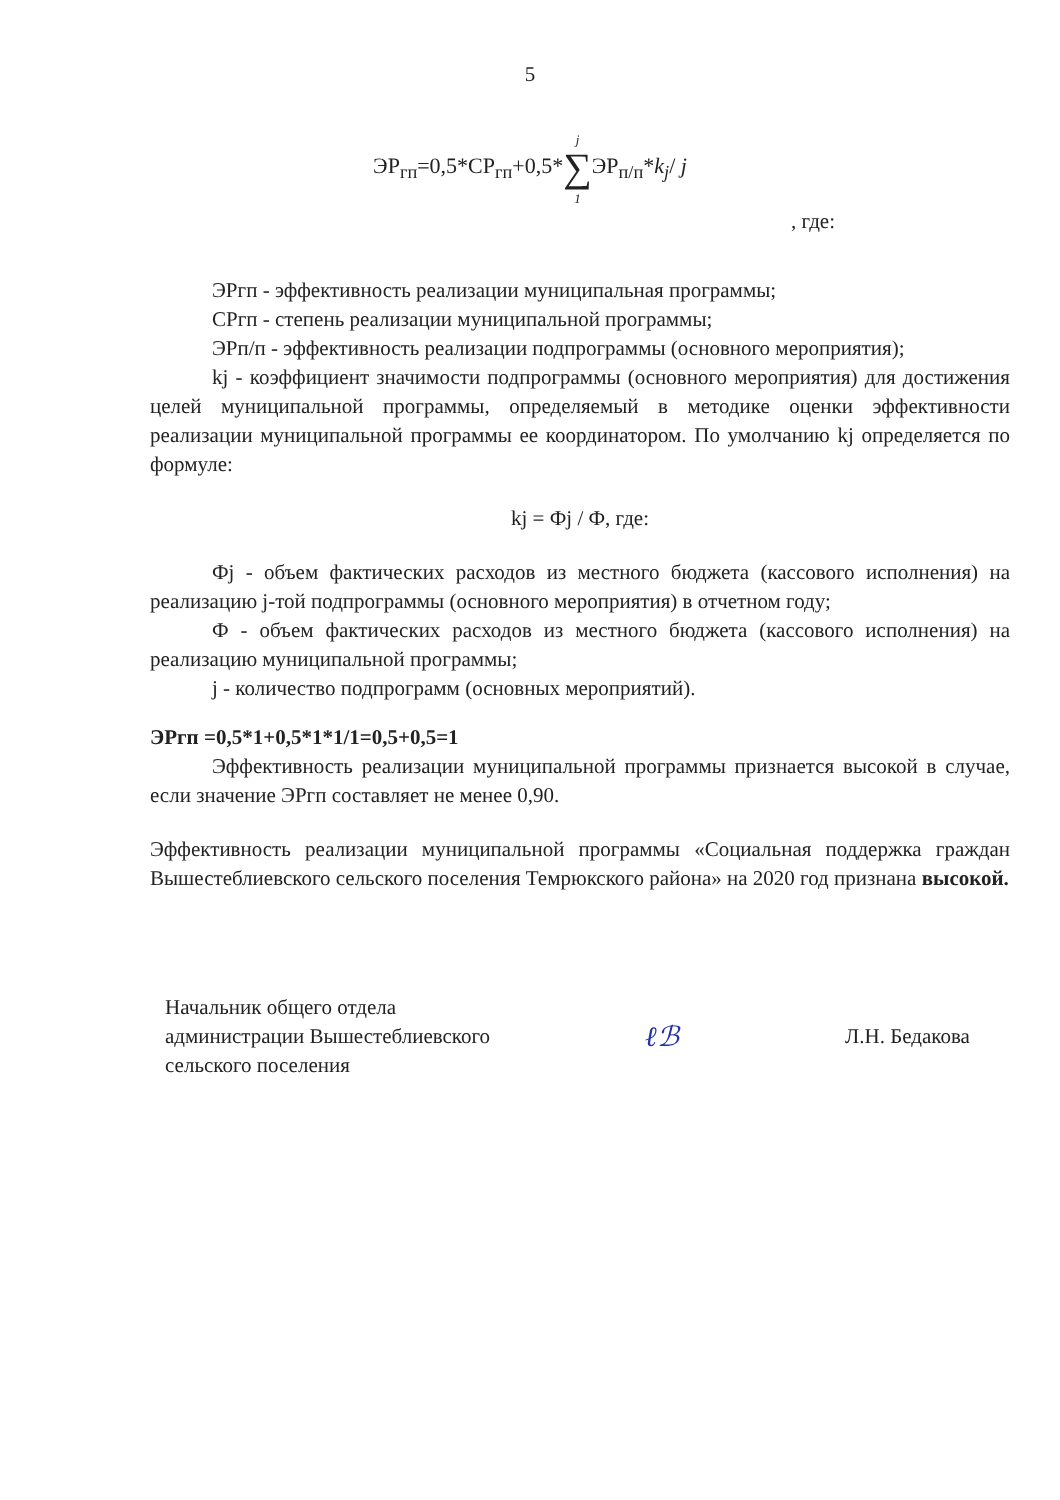5
ЭР<sub>гп</sub>=0,5*СР<sub>гп</sub>+0,5*j ∑ 1 ЭР<sub>п/п</sub>*k<sub>j</sub>/ j
, где:
ЭРгп - эффективность реализации муниципальная программы;
СРгп - степень реализации муниципальной программы;
ЭРп/п - эффективность реализации подпрограммы (основного мероприятия);
kj - коэффициент значимости подпрограммы (основного мероприятия) для достижения целей муниципальной программы, определяемый в методике оценки эффективности реализации муниципальной программы ее координатором. По умолчанию kj определяется по формуле:
kj = Фj / Ф, где:
Фj - объем фактических расходов из местного бюджета (кассового исполнения) на реализацию j-той подпрограммы (основного мероприятия) в отчетном году;
Ф - объем фактических расходов из местного бюджета (кассового исполнения) на реализацию муниципальной программы;
j - количество подпрограмм (основных мероприятий).
ЭРгп =0,5*1+0,5*1*1/1=0,5+0,5=1
Эффективность реализации муниципальной программы признается высокой в случае, если значение ЭРгп составляет не менее 0,90.
Эффективность реализации муниципальной программы «Социальная поддержка граждан Вышестеблиевского сельского поселения Темрюкского района» на 2020 год признана высокой.
Начальник общего отдела
администрации Вышестеблиевского
сельского поселения
ℓℬ
Л.Н. Бедакова